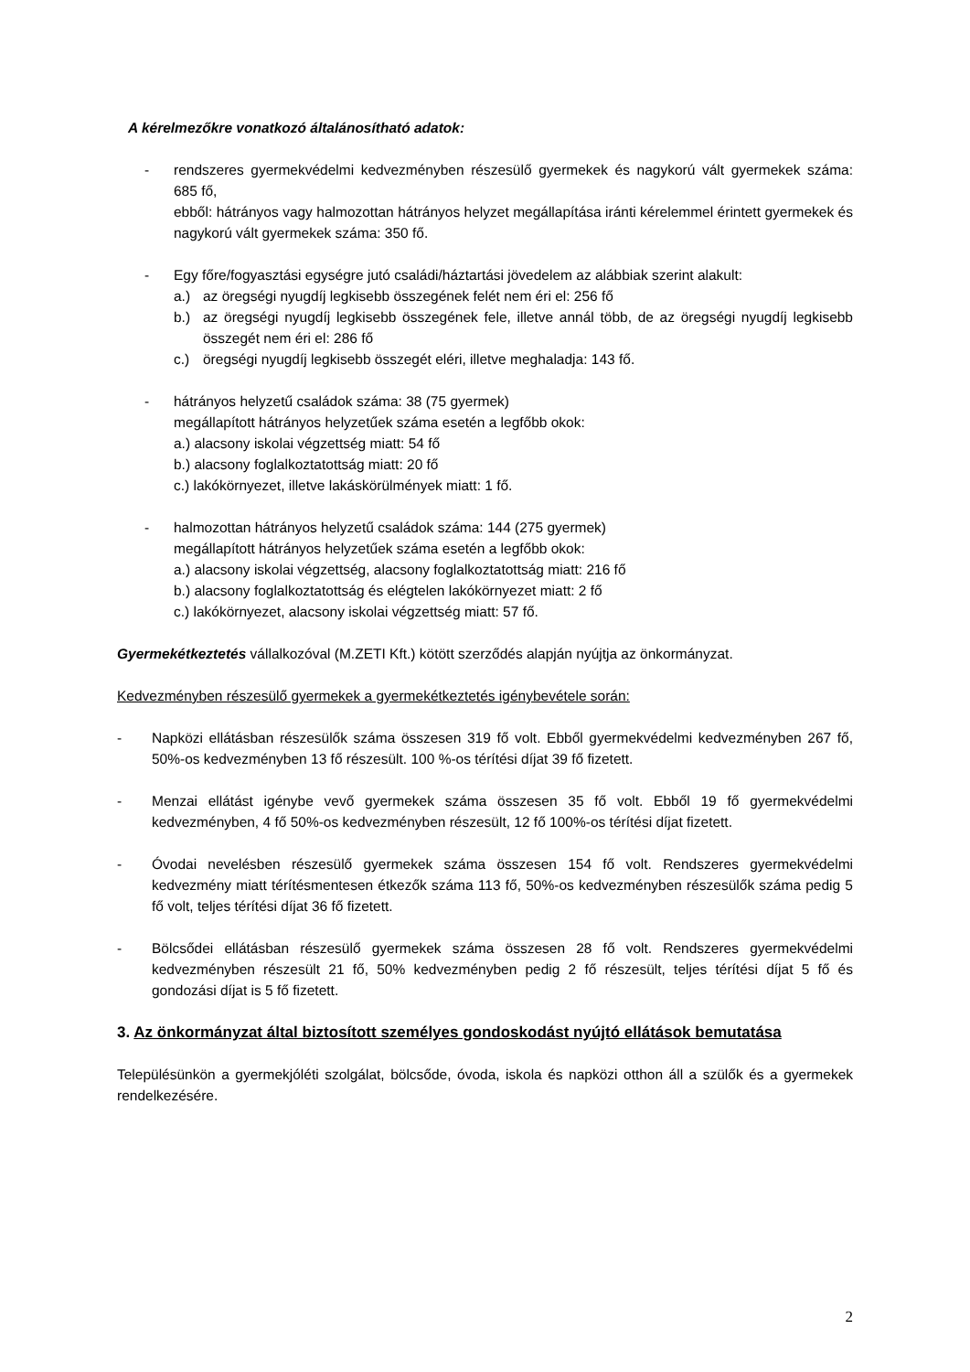A kérelmezőkre vonatkozó általánosítható adatok:
- rendszeres gyermekvédelmi kedvezményben részesülő gyermekek és nagykorú vált gyermekek száma: 685 fő,
ebből: hátrányos vagy halmozottan hátrányos helyzet megállapítása iránti kérelemmel érintett gyermekek és nagykorú vált gyermekek száma: 350 fő.
- Egy főre/fogyasztási egységre jutó családi/háztartási jövedelem az alábbiak szerint alakult:
a.) az öregségi nyugdíj legkisebb összegének felét nem éri el: 256 fő
b.) az öregségi nyugdíj legkisebb összegének fele, illetve annál több, de az öregségi nyugdíj legkisebb összegét nem éri el: 286 fő
c.) öregségi nyugdíj legkisebb összegét eléri, illetve meghaladja: 143 fő.
- hátrányos helyzetű családok száma: 38 (75 gyermek)
megállapított hátrányos helyzetűek száma esetén a legfőbb okok:
a.) alacsony iskolai végzettség miatt: 54 fő
b.) alacsony foglalkoztatottság miatt: 20 fő
c.) lakókörnyezet, illetve lakáskörülmények miatt: 1 fő.
- halmozottan hátrányos helyzetű családok száma: 144 (275 gyermek)
megállapított hátrányos helyzetűek száma esetén a legfőbb okok:
a.) alacsony iskolai végzettség, alacsony foglalkoztatottság miatt: 216 fő
b.) alacsony foglalkoztatottság és elégtelen lakókörnyezet miatt: 2 fő
c.) lakókörnyezet, alacsony iskolai végzettség miatt: 57 fő.
Gyermekétkeztetés vállalkozóval (M.ZETI Kft.) kötött szerződés alapján nyújtja az önkormányzat.
Kedvezményben részesülő gyermekek a gyermekétkeztetés igénybevétele során:
- Napközi ellátásban részesülők száma összesen 319 fő volt. Ebből gyermekvédelmi kedvezményben 267 fő, 50%-os kedvezményben 13 fő részesült. 100 %-os térítési díjat 39 fő fizetett.
- Menzai ellátást igénybe vevő gyermekek száma összesen 35 fő volt. Ebből 19 fő gyermekvédelmi kedvezményben, 4 fő 50%-os kedvezményben részesült, 12 fő 100%-os térítési díjat fizetett.
- Óvodai nevelésben részesülő gyermekek száma összesen 154 fő volt. Rendszeres gyermekvédelmi kedvezmény miatt térítésmentesen étkezők száma 113 fő, 50%-os kedvezményben részesülők száma pedig 5 fő volt, teljes térítési díjat 36 fő fizetett.
- Bölcsődei ellátásban részesülő gyermekek száma összesen 28 fő volt. Rendszeres gyermekvédelmi kedvezményben részesült 21 fő, 50% kedvezményben pedig 2 fő részesült, teljes térítési díjat 5 fő és gondozási díjat is 5 fő fizetett.
3. Az önkormányzat által biztosított személyes gondoskodást nyújtó ellátások bemutatása
Településünkön a gyermekjóléti szolgálat, bölcsőde, óvoda, iskola és napközi otthon áll a szülők és a gyermekek rendelkezésére.
2